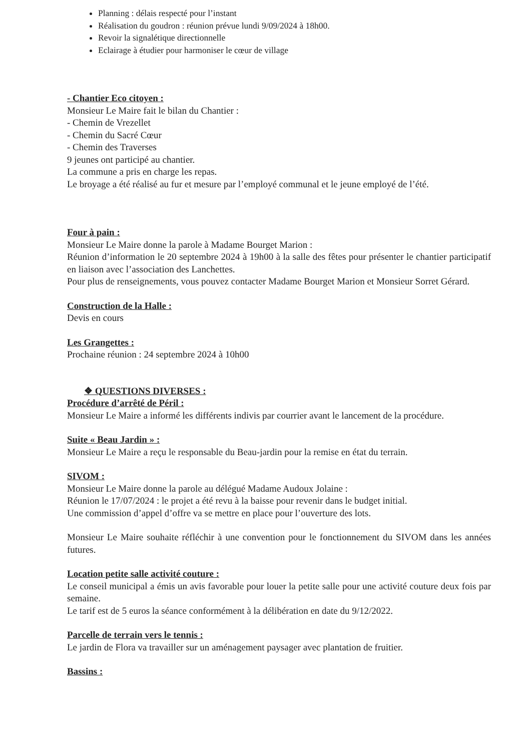Planning : délais respecté pour l’instant
Réalisation du goudron : réunion prévue lundi 9/09/2024 à 18h00.
Revoir la signalétique directionnelle
Eclairage à étudier pour harmoniser le cœur de village
- Chantier Eco citoyen :
Monsieur Le Maire fait le bilan du Chantier :
- Chemin de Vrezellet
- Chemin du Sacré Cœur
- Chemin des Traverses
9 jeunes ont participé au chantier.
La commune a pris en charge les repas.
Le broyage a été réalisé au fur et mesure par l’employé communal et le jeune employé de l’été.
Four à pain :
Monsieur Le Maire donne la parole à Madame Bourget Marion :
Réunion d’information le 20 septembre 2024 à 19h00 à la salle des fêtes pour présenter le chantier participatif en liaison avec l’association des Lanchettes.
Pour plus de renseignements, vous pouvez contacter Madame Bourget Marion et Monsieur Sorret Gérard.
Construction de la Halle :
Devis en cours
Les Grangettes :
Prochaine réunion : 24 septembre 2024 à 10h00
❖ QUESTIONS DIVERSES :
Procédure d’arrêté de Péril :
Monsieur Le Maire a informé les différents indivis par courrier avant le lancement de la procédure.
Suite « Beau Jardin » :
Monsieur Le Maire a reçu le responsable du Beau-jardin pour la remise en état du terrain.
SIVOM :
Monsieur Le Maire donne la parole au délégué Madame Audoux Jolaine :
Réunion le 17/07/2024 : le projet a été revu à la baisse pour revenir dans le budget initial.
Une commission d’appel d’offre va se mettre en place pour l’ouverture des lots.
Monsieur Le Maire souhaite réfléchir à une convention pour le fonctionnement du SIVOM dans les années futures.
Location petite salle activité couture :
Le conseil municipal a émis un avis favorable pour louer la petite salle pour une activité couture deux fois par semaine.
Le tarif est de 5 euros la séance conformément à la délibération en date du 9/12/2022.
Parcelle de terrain vers le tennis :
Le jardin de Flora va travailler sur un aménagement paysager avec plantation de fruitier.
Bassins :